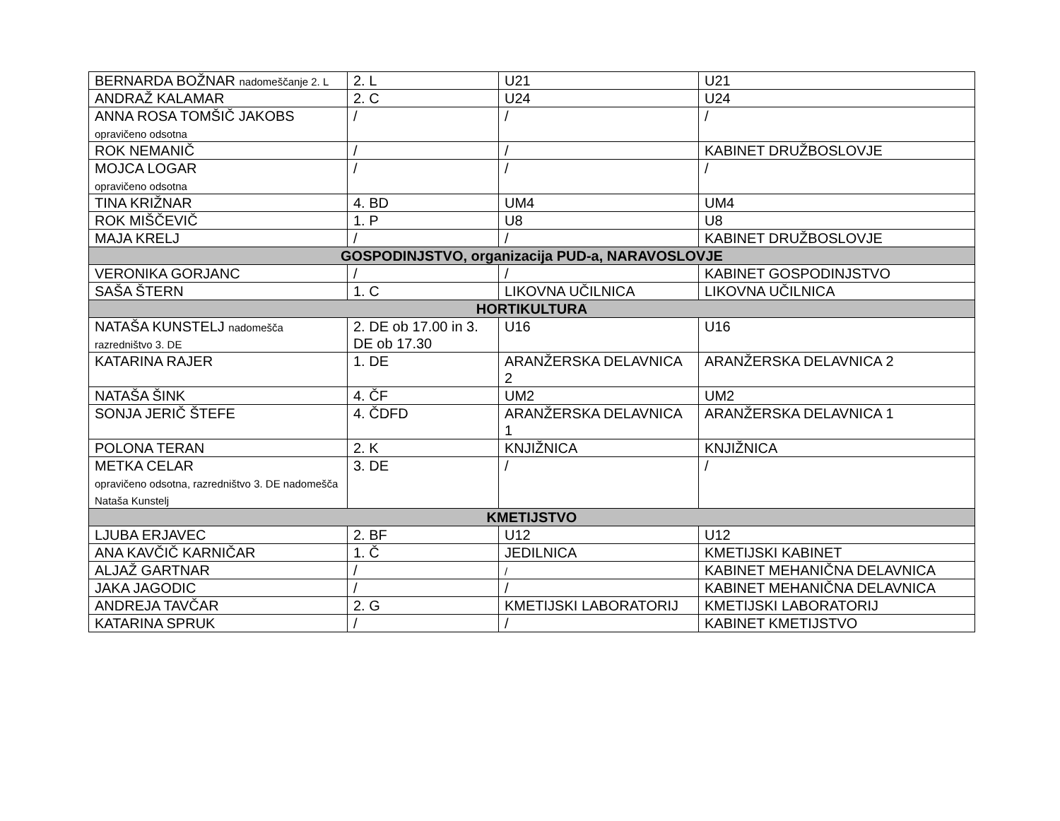| BERNARDA BOŽNAR nadomeščanje 2. L | 2. L | U21 | U21 |
| ANDRAŽ KALAMAR | 2. C | U24 | U24 |
| ANNA ROSA TOMŠIČ JAKOBS opravičeno odsotna | / | / | / |
| ROK NEMANIČ | / | / | KABINET DRUŽBOSLOVJE |
| MOJCA LOGAR opravičeno odsotna | / | / | / |
| TINA KRIŽNAR | 4. BD | UM4 | UM4 |
| ROK MIŠČEVIČ | 1. P | U8 | U8 |
| MAJA KRELJ | / | / | KABINET DRUŽBOSLOVJE |
| GOSPODINJSTVO, organizacija PUD-a, NARAVOSLOVJE | | | |
| VERONIKA GORJANC | / | / | KABINET GOSPODINJSTVO |
| SAŠA ŠTERN | 1. C | LIKOVNA UČILNICA | LIKOVNA UČILNICA |
| HORTIKULTURA | | | |
| NATAŠA KUNSTELJ nadomešča razredništvo 3. DE | 2. DE ob 17.00 in 3. DE ob 17.30 | U16 | U16 |
| KATARINA RAJER | 1. DE | ARANŽERSKA DELAVNICA 2 | ARANŽERSKA DELAVNICA 2 |
| NATAŠA ŠINK | 4. ČF | UM2 | UM2 |
| SONJA JERIČ ŠTEFE | 4. ČDFD | ARANŽERSKA DELAVNICA 1 | ARANŽERSKA DELAVNICA 1 |
| POLONA TERAN | 2. K | KNJIŽNICA | KNJIŽNICA |
| METKA CELAR opravičeno odsotna, razredništvo 3. DE nadomešča Nataša Kunstelj | 3. DE | / | / |
| KMETIJSTVO | | | |
| LJUBA ERJAVEC | 2. BF | U12 | U12 |
| ANA KAVČIČ KARNIČAR | 1. Č | JEDILNICA | KMETIJSKI KABINET |
| ALJAŽ GARTNAR | / | / | KABINET MEHANIČNA DELAVNICA |
| JAKA JAGODIC | / | / | KABINET MEHANIČNA DELAVNICA |
| ANDREJA TAVČAR | 2. G | KMETIJSKI LABORATORIJ | KMETIJSKI LABORATORIJ |
| KATARINA SPRUK | / | / | KABINET KMETIJSTVO |